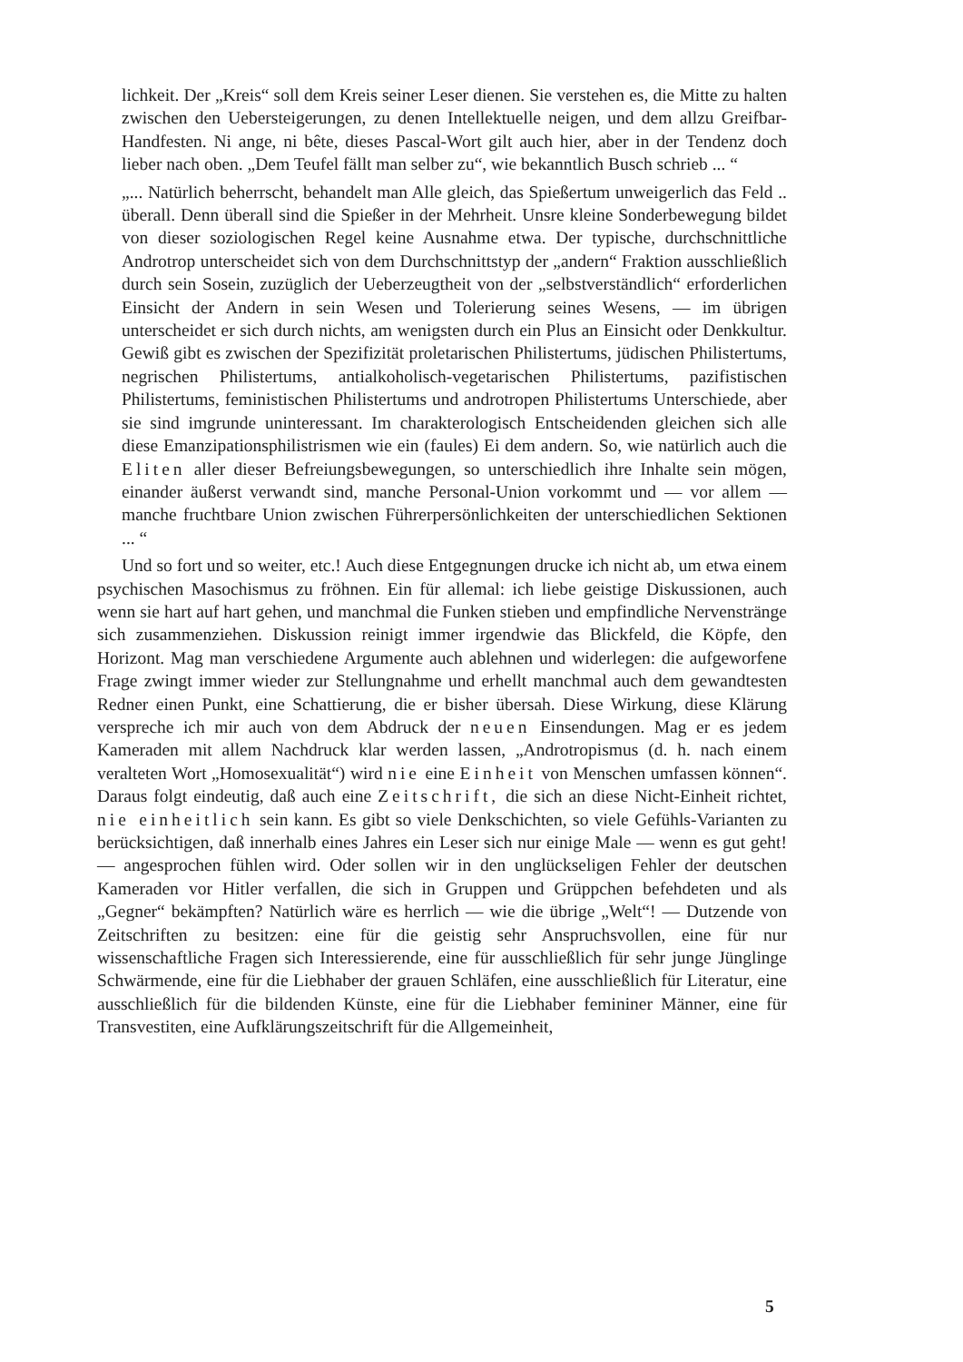lichkeit. Der „Kreis“ soll dem Kreis seiner Leser dienen. Sie verstehen es, die Mitte zu halten zwischen den Uebersteigerungen, zu denen Intellektuelle neigen, und dem allzu Greifbar-Handfesten. Ni ange, ni bête, dieses Pascal-Wort gilt auch hier, aber in der Tendenz doch lieber nach oben. „Dem Teufel fällt man selber zu“, wie bekanntlich Busch schrieb ... “
„... Natürlich beherrscht, behandelt man Alle gleich, das Spießertum unweigerlich das Feld .. überall. Denn überall sind die Spießer in der Mehrheit. Unsre kleine Sonderbewegung bildet von dieser soziologischen Regel keine Ausnahme etwa. Der typische, durchschnittliche Androtrop unterscheidet sich von dem Durchschnittstyp der „andern“ Fraktion ausschließlich durch sein Sosein, zuzüglich der Ueberzeugtheit von der „selbstverständlich“ erforderlichen Einsicht der Andern in sein Wesen und Tolerierung seines Wesens, — im übrigen unterscheidet er sich durch nichts, am wenigsten durch ein Plus an Einsicht oder Denkkultur. Gewiß gibt es zwischen der Spezifizität proletarischen Philistertums, jüdischen Philistertums, negrischen Philistertums, antialkoholisch-vegetarischen Philistertums, pazifistischen Philistertums, feministischen Philistertums und androtropen Philistertums Unterschiede, aber sie sind imgrunde uninteressant. Im charakterologisch Entscheidenden gleichen sich alle diese Emanzipationsphilistrismen wie ein (faules) Ei dem andern. So, wie natürlich auch die Eliten aller dieser Befreiungsbewegungen, so unterschiedlich ihre Inhalte sein mögen, einander äußerst verwandt sind, manche Personal-Union vorkommt und — vor allem — manche fruchtbare Union zwischen Führerpersönlichkeiten der unterschiedlichen Sektionen ... “
Und so fort und so weiter, etc.! Auch diese Entgegnungen drucke ich nicht ab, um etwa einem psychischen Masochismus zu fröhnen. Ein für allemal: ich liebe geistige Diskussionen, auch wenn sie hart auf hart gehen, und manchmal die Funken stieben und empfindliche Nervenstränge sich zusammenziehen. Diskussion reinigt immer irgendwie das Blickfeld, die Köpfe, den Horizont. Mag man verschiedene Argumente auch ablehnen und widerlegen: die aufgeworfene Frage zwingt immer wieder zur Stellungnahme und erhellt manchmal auch dem gewandtesten Redner einen Punkt, eine Schattierung, die er bisher übersah. Diese Wirkung, diese Klärung verspreche ich mir auch von dem Abdruck der neuen Einsendungen. Mag er es jedem Kameraden mit allem Nachdruck klar werden lassen, „Androtropismus (d. h. nach einem veralteten Wort „Homosexualität“) wird nie eine Einheit von Menschen umfassen können“. Daraus folgt eindeutig, daß auch eine Zeitschrift, die sich an diese Nicht-Einheit richtet, nie einheitlich sein kann. Es gibt so viele Denkschichten, so viele Gefühls-Varianten zu berücksichtigen, daß innerhalb eines Jahres ein Leser sich nur einige Male — wenn es gut geht! — angesprochen fühlen wird. Oder sollen wir in den unglückseligen Fehler der deutschen Kameraden vor Hitler verfallen, die sich in Gruppen und Grüppchen befehdeten und als „Gegner“ bekämpften? Natürlich wäre es herrlich — wie die übrige „Welt“! — Dutzende von Zeitschriften zu besitzen: eine für die geistig sehr Anspruchsvollen, eine für nur wissenschaftliche Fragen sich Interessierende, eine für ausschließlich für sehr junge Jünglinge Schwärmende, eine für die Liebhaber der grauen Schläfen, eine ausschließlich für Literatur, eine ausschließlich für die bildenden Künste, eine für die Liebhaber femininer Männer, eine für Transvestiten, eine Aufklärungszeitschrift für die Allgemeinheit,
5